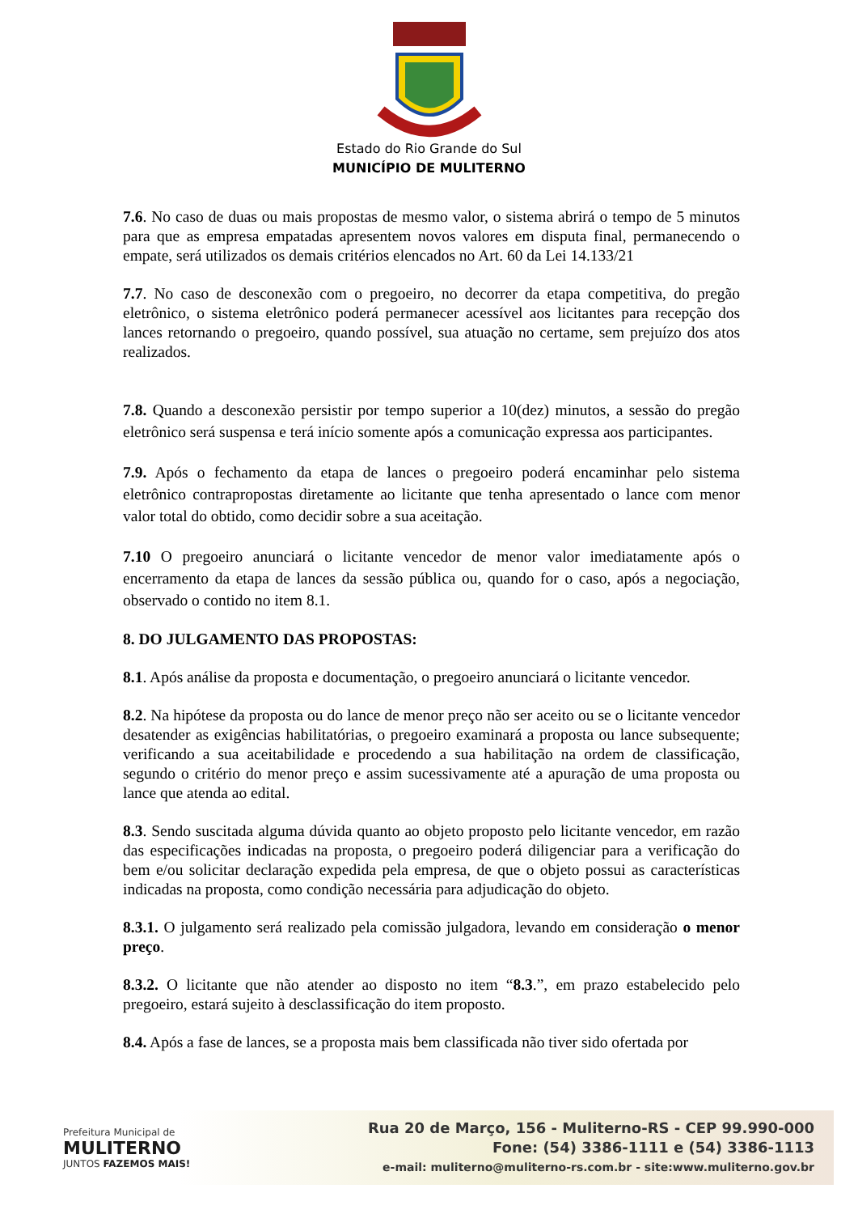Estado do Rio Grande do Sul
MUNICÍPIO DE MULITERNO
7.6. No caso de duas ou mais propostas de mesmo valor, o sistema abrirá o tempo de 5 minutos para que as empresa empatadas apresentem novos valores em disputa final, permanecendo o empate, será utilizados os demais critérios elencados no Art. 60 da Lei 14.133/21
7.7. No caso de desconexão com o pregoeiro, no decorrer da etapa competitiva, do pregão eletrônico, o sistema eletrônico poderá permanecer acessível aos licitantes para recepção dos lances retornando o pregoeiro, quando possível, sua atuação no certame, sem prejuízo dos atos realizados.
7.8. Quando a desconexão persistir por tempo superior a 10(dez) minutos, a sessão do pregão eletrônico será suspensa e terá início somente após a comunicação expressa aos participantes.
7.9. Após o fechamento da etapa de lances o pregoeiro poderá encaminhar pelo sistema eletrônico contrapropostas diretamente ao licitante que tenha apresentado o lance com menor valor total do obtido, como decidir sobre a sua aceitação.
7.10 O pregoeiro anunciará o licitante vencedor de menor valor imediatamente após o encerramento da etapa de lances da sessão pública ou, quando for o caso, após a negociação, observado o contido no item 8.1.
8. DO JULGAMENTO DAS PROPOSTAS:
8.1. Após análise da proposta e documentação, o pregoeiro anunciará o licitante vencedor.
8.2. Na hipótese da proposta ou do lance de menor preço não ser aceito ou se o licitante vencedor desatender as exigências habilitatórias, o pregoeiro examinará a proposta ou lance subsequente; verificando a sua aceitabilidade e procedendo a sua habilitação na ordem de classificação, segundo o critério do menor preço e assim sucessivamente até a apuração de uma proposta ou lance que atenda ao edital.
8.3. Sendo suscitada alguma dúvida quanto ao objeto proposto pelo licitante vencedor, em razão das especificações indicadas na proposta, o pregoeiro poderá diligenciar para a verificação do bem e/ou solicitar declaração expedida pela empresa, de que o objeto possui as características indicadas na proposta, como condição necessária para adjudicação do objeto.
8.3.1. O julgamento será realizado pela comissão julgadora, levando em consideração o menor preço.
8.3.2. O licitante que não atender ao disposto no item “8.3.”, em prazo estabelecido pelo pregoeiro, estará sujeito à desclassificação do item proposto.
8.4. Após a fase de lances, se a proposta mais bem classificada não tiver sido ofertada por
Prefeitura Municipal de
MULITERNO
JUNTOS FAZEMOS MAIS!
Rua 20 de Março, 156 - Muliterno-RS - CEP 99.990-000
Fone: (54) 3386-1111 e (54) 3386-1113
e-mail: muliterno@muliterno-rs.com.br - site:www.muliterno.gov.br